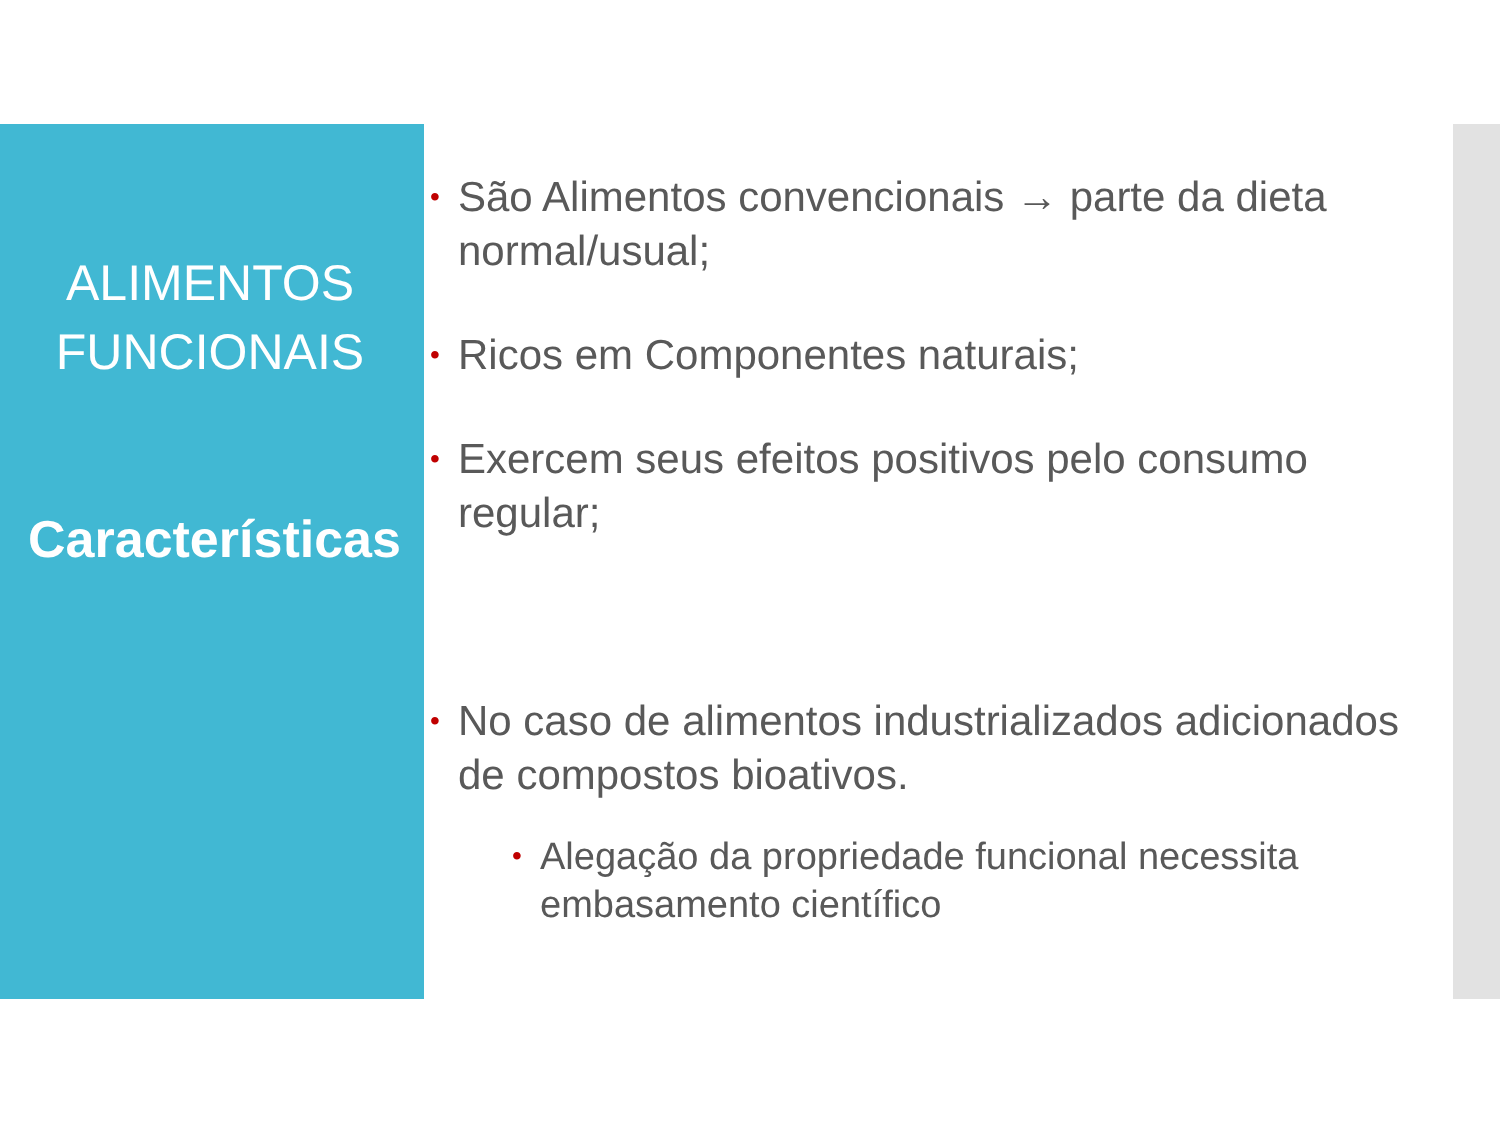ALIMENTOS FUNCIONAIS
Características
São Alimentos convencionais → parte da dieta normal/usual;
Ricos em Componentes naturais;
Exercem seus efeitos positivos pelo consumo regular;
No caso de alimentos industrializados adicionados de compostos bioativos.
Alegação da propriedade funcional necessita embasamento científico